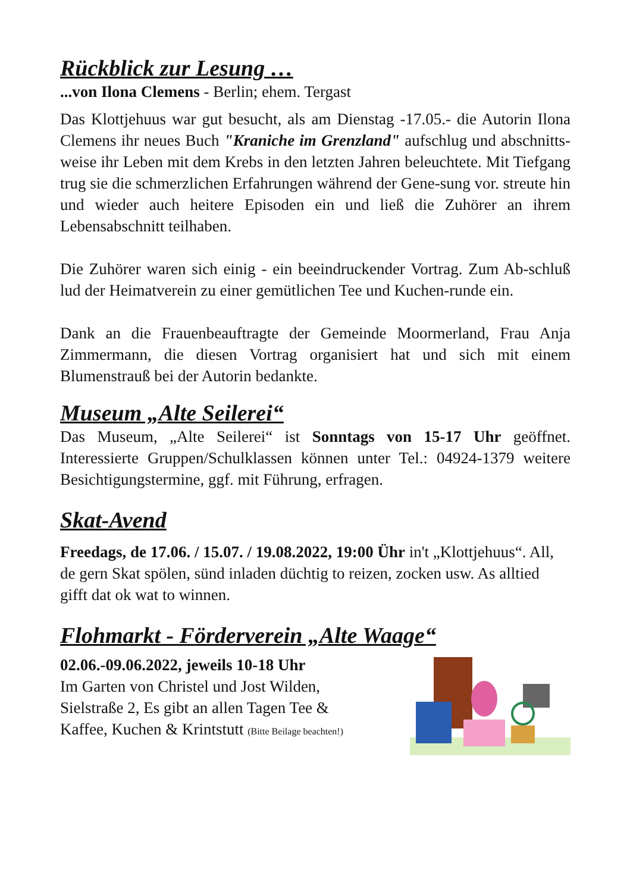Rückblick zur Lesung …
...von Ilona Clemens - Berlin; ehem. Tergast
Das Klottjehuus war gut besucht, als am Dienstag -17.05.- die Autorin Ilona Clemens ihr neues Buch "Kraniche im Grenzland" aufschlug und abschnitts-weise ihr Leben mit dem Krebs in den letzten Jahren beleuchtete. Mit Tiefgang trug sie die schmerzlichen Erfahrungen während der Gene-sung vor. streute hin und wieder auch heitere Episoden ein und ließ die Zuhörer an ihrem Lebensabschnitt teilhaben.
Die Zuhörer waren sich einig - ein beeindruckender Vortrag. Zum Ab-schluß lud der Heimatverein zu einer gemütlichen Tee und Kuchen-runde ein.
Dank an die Frauenbeauftragte der Gemeinde Moormerland, Frau Anja Zimmermann, die diesen Vortrag organisiert hat und sich mit einem Blumenstrauß bei der Autorin bedankte.
Museum „Alte Seilerei“
Das Museum, „Alte Seilerei“ ist Sonntags von 15-17 Uhr geöffnet. Interessierte Gruppen/Schulklassen können unter Tel.: 04924-1379 weitere Besichtigungstermine, ggf. mit Führung, erfragen.
Skat-Avend
Freedags, de 17.06. / 15.07. / 19.08.2022, 19:00 Ühr in't „Klottjehuus“. All, de gern Skat spölen, sünd inladen düchtig to reizen, zocken usw. As alltied gifft dat ok wat to winnen.
Flohmarkt - Förderverein „Alte Waage“
02.06.-09.06.2022, jeweils 10-18 Uhr
Im Garten von Christel und Jost Wilden,
Sielstraße 2, Es gibt an allen Tagen Tee &
Kaffee, Kuchen & Krintstutt (Bitte Beilage beachten!)